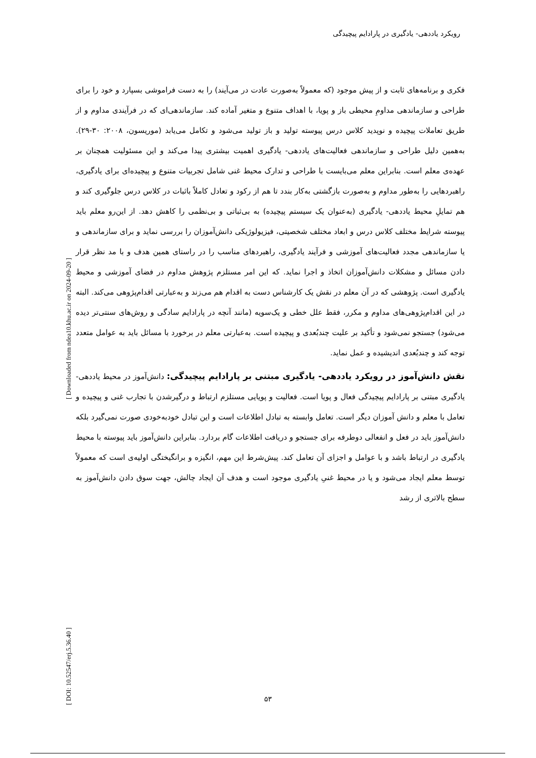رویکرد یاددهی- یادگیری در پارادایم پیچیدگی
فکری و برنامه‌های ثابت و از پیش موجود (که معمولاً به‌صورت عادت در می‌آیند) را به دست فراموشی بسپارد و خود را برای طراحی و سازماندهی مداومِ محیطی باز و پویا، با اهداف متنوع و متغیر آماده کند. سازماندهی‌ای که در فرآیندی مداوم و از طریق تعاملات پیچیده و نوپدید کلاس درس پیوسته تولید و باز تولید می‌شود و تکامل می‌یابد (موریسون، ۲۰۰۸: ۳۰-۲۹). به‌همین دلیل طراحی و سازماندهی فعالیت‌های یاددهی- یادگیری اهمیت بیشتری پیدا می‌کند و این مسئولیت همچنان بر عهده‌ی معلم است. بنابراین معلم می‌بایست با طراحی و تدارک محیط غنی شامل تجربیات متنوع و پیچیده‌ای برای یادگیری، راهبردهایی را به‌طور مداوم و به‌صورت بازگشتی به‌کار بندد تا هم از رکود و تعادل کاملاً باثبات در کلاس درس جلوگیری کند و هم تمایلِ محیط یاددهی- یادگیری (به‌عنوان یک سیستم پیچیده) به بی‌ثباتی و بی‌نظمی را کاهش دهد. از این‌رو معلم باید پیوسته شرایط مختلف کلاس درس و ابعاد مختلف شخصیتی، فیزیولوژیکی دانش‌آموزان را بررسی نماید و برای سازماندهی و یا سازماندهی مجدد فعالیت‌های آموزشی و فرآیند یادگیری، راهبردهای مناسب را در راستای همین هدف و با مد نظر قرار دادن مسائل و مشکلات دانش‌آموزان اتخاذ و اجرا نماید. که این امر مستلزم پژوهش مداوم در فضای آموزشی و محیط یادگیری است. پژوهشی که در آن معلم در نقش یک کارشناس دست به اقدام هم می‌زند و به‌عبارتی اقدام‌پژوهی می‌کند. البته در این اقدام‌پژوهی‌های مداوم و مکرر، فقط علل خطی و یک‌سویه (مانند آنچه در پارادایم سادگی و روش‌های سنتی‌تر دیده می‌شود) جستجو نمی‌شود و تأکید بر علیت چندبُعدی و پیچیده است. به‌عبارتی معلم در برخورد با مسائل باید به عوامل متعدد توجه کند و چندبُعدی اندیشیده و عمل نماید.
نقش دانش‌آموز در رویکرد یاددهی- یادگیری مبتنی بر پارادایم پیچیدگی: دانش‌آموز در محیط یاددهی- یادگیری مبتنی بر پارادایم پیچیدگی فعال و پویا است. فعالیت و پویایی مستلزم ارتباط و درگیرشدن با تجارب غنی و پیچیده و تعامل با معلم و دانش آموزان دیگر است. تعامل وابسته به تبادل اطلاعات است و این تبادل خودبه‌خودی صورت نمی‌گیرد بلکه دانش‌آموز باید در فعل و انفعالی دوطرفه برای جستجو و دریافت اطلاعات گام بردارد. بنابراین دانش‌آموز باید پیوسته با محیط یادگیری در ارتباط باشد و با عوامل و اجزای آن تعامل کند. پیش‌شرط این مهم، انگیزه و برانگیختگی اولیه‌ی است که معمولاً توسط معلم ایجاد می‌شود و یا در محیط غنیِ یادگیری موجود است و هدف آن ایجاد چالش، جهت سوق دادن دانش‌آموز به سطح بالاتری از رشد
۵۳
[ Downloaded from ndea10.khu.ac.ir on 2024-09-20 ]
[ DOI: 10.52547/erj.5.36.40 ]